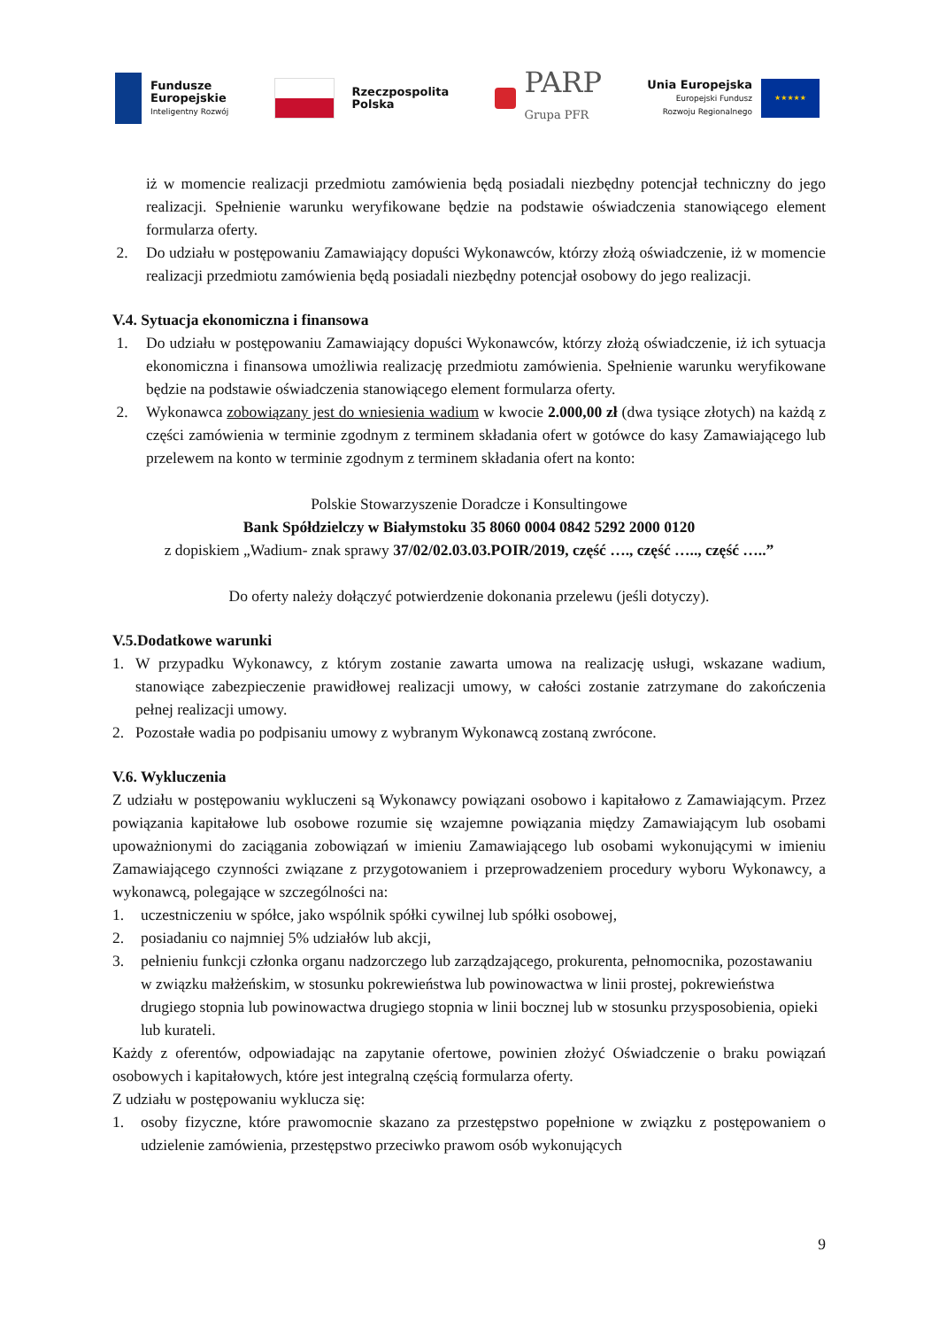Fundusze
Europejskie
Inteligentny Rozwój
Rzeczpospolita
Polska
PARP
Grupa PFR
Unia Europejska
Europejski Fundusz
Rozwoju Regionalnego
★★★★★
iż w momencie realizacji przedmiotu zamówienia będą posiadali niezbędny potencjał techniczny do jego realizacji. Spełnienie warunku weryfikowane będzie na podstawie oświadczenia stanowiącego element formularza oferty.
2. Do udziału w postępowaniu Zamawiający dopuści Wykonawców, którzy złożą oświadczenie, iż w momencie realizacji przedmiotu zamówienia będą posiadali niezbędny potencjał osobowy do jego realizacji.
V.4. Sytuacja ekonomiczna i finansowa
1. Do udziału w postępowaniu Zamawiający dopuści Wykonawców, którzy złożą oświadczenie, iż ich sytuacja ekonomiczna i finansowa umożliwia realizację przedmiotu zamówienia. Spełnienie warunku weryfikowane będzie na podstawie oświadczenia stanowiącego element formularza oferty.
2. Wykonawca zobowiązany jest do wniesienia wadium w kwocie 2.000,00 zł (dwa tysiące złotych) na każdą z części zamówienia w terminie zgodnym z terminem składania ofert w gotówce do kasy Zamawiającego lub przelewem na konto w terminie zgodnym z terminem składania ofert na konto:
Polskie Stowarzyszenie Doradcze i Konsultingowe
Bank Spółdzielczy w Białymstoku 35 8060 0004 0842 5292 2000 0120
z dopiskiem „Wadium- znak sprawy 37/02/02.03.03.POIR/2019, część …., część ….., część …..”
Do oferty należy dołączyć potwierdzenie dokonania przelewu (jeśli dotyczy).
V.5.Dodatkowe warunki
1. W przypadku Wykonawcy, z którym zostanie zawarta umowa na realizację usługi, wskazane wadium, stanowiące zabezpieczenie prawidłowej realizacji umowy, w całości zostanie zatrzymane do zakończenia pełnej realizacji umowy.
2. Pozostałe wadia po podpisaniu umowy z wybranym Wykonawcą zostaną zwrócone.
V.6. Wykluczenia
Z udziału w postępowaniu wykluczeni są Wykonawcy powiązani osobowo i kapitałowo z Zamawiającym. Przez powiązania kapitałowe lub osobowe rozumie się wzajemne powiązania między Zamawiającym lub osobami upoważnionymi do zaciągania zobowiązań w imieniu Zamawiającego lub osobami wykonującymi w imieniu Zamawiającego czynności związane z przygotowaniem i przeprowadzeniem procedury wyboru Wykonawcy, a wykonawcą, polegające w szczególności na:
1. uczestniczeniu w spółce, jako wspólnik spółki cywilnej lub spółki osobowej,
2. posiadaniu co najmniej 5% udziałów lub akcji,
3. pełnieniu funkcji członka organu nadzorczego lub zarządzającego, prokurenta, pełnomocnika, pozostawaniu w związku małżeńskim, w stosunku pokrewieństwa lub powinowactwa w linii prostej, pokrewieństwa drugiego stopnia lub powinowactwa drugiego stopnia w linii bocznej lub w stosunku przysposobienia, opieki lub kurateli.
Każdy z oferentów, odpowiadając na zapytanie ofertowe, powinien złożyć Oświadczenie o braku powiązań osobowych i kapitałowych, które jest integralną częścią formularza oferty.
Z udziału w postępowaniu wyklucza się:
1. osoby fizyczne, które prawomocnie skazano za przestępstwo popełnione w związku z postępowaniem o udzielenie zamówienia, przestępstwo przeciwko prawom osób wykonujących
9